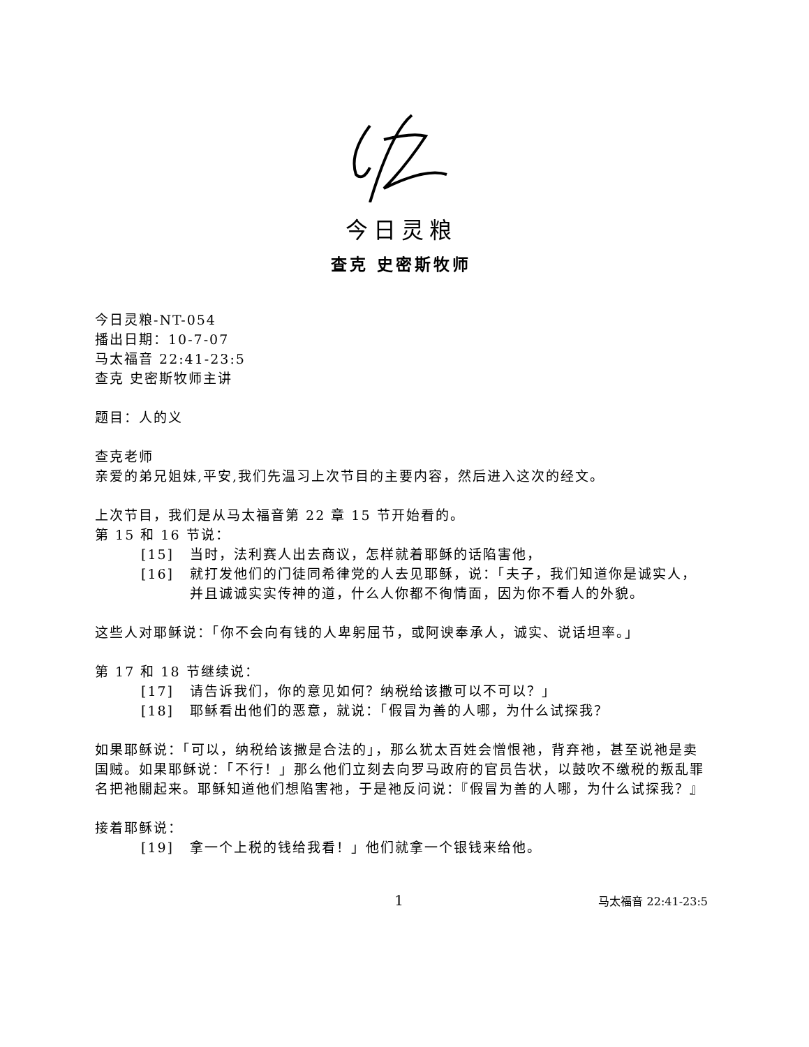今日灵粮
查克 史密斯牧师
今日灵粮-NT-054
播出日期：10-7-07
马太福音 22:41-23:5
查克 史密斯牧师主讲
题目：人的义
查克老师
亲爱的弟兄姐妹,平安,我们先温习上次节目的主要内容，然后进入这次的经文。
上次节目，我们是从马太福音第 22 章 15 节开始看的。
第 15 和 16 节说：
[15] 当时，法利赛人出去商议，怎样就着耶稣的话陷害他，
[16] 就打发他们的门徒同希律党的人去见耶稣，说：「夫子，我们知道你是诚实人，并且诚诚实实传神的道，什么人你都不徇情面，因为你不看人的外貌。
这些人对耶稣说：「你不会向有钱的人卑躬屈节，或阿谀奉承人，诚实、说话坦率。」
第 17 和 18 节继续说：
[17] 请告诉我们，你的意见如何？纳税给该撒可以不可以？」
[18] 耶稣看出他们的恶意，就说：「假冒为善的人哪，为什么试探我？
如果耶稣说：「可以，纳税给该撒是合法的」，那么犹太百姓会憎恨祂，背弃祂，甚至说祂是卖国贼。如果耶稣说：「不行！」那么他们立刻去向罗马政府的官员告状，以鼓吹不缴税的叛乱罪名把祂關起来。耶稣知道他们想陷害祂，于是祂反问说：『假冒为善的人哪，为什么试探我？』
接着耶稣说：
[19] 拿一个上税的钱给我看！」他们就拿一个银钱来给他。
1 马太福音 22:41-23:5